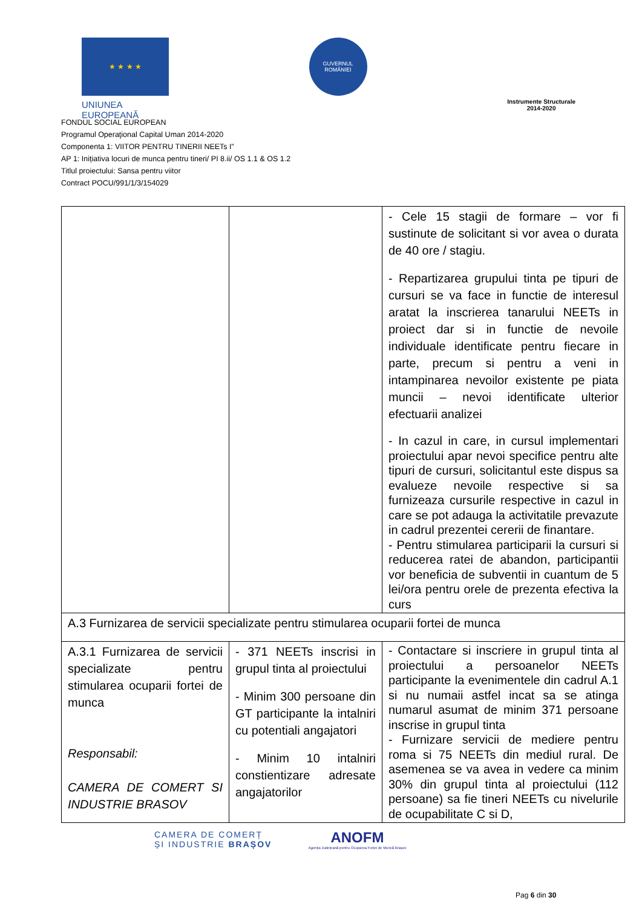★ ★ ★ ★
UNIUNEA EUROPEANĂ
GUVERNUL ROMÂNIEI
Instrumente Structurale
2014-2020
FONDUL SOCIAL EUROPEAN
Programul Operaţional Capital Uman 2014-2020
Componenta 1: VIITOR PENTRU TINERII NEETs I”
AP 1: Inițiativa locuri de munca pentru tineri/ PI 8.ii/ OS 1.1 & OS 1.2
Titlul proiectului: Sansa pentru viitor
Contract POCU/991/1/3/154029
| | | - Cele 15 stagii de formare – vor fi sustinute de solicitant si vor avea o durata de 40 ore / stagiu. - Repartizarea grupului tinta pe tipuri de cursuri se va face in functie de interesul aratat la inscrierea tanarului NEETs in proiect dar si in functie de nevoile individuale identificate pentru fiecare in parte, precum si pentru a veni in intampinarea nevoilor existente pe piata muncii – nevoi identificate ulterior efectuarii analizei - In cazul in care, in cursul implementari proiectului apar nevoi specifice pentru alte tipuri de cursuri, solicitantul este dispus sa evalueze nevoile respective si sa furnizeaza cursurile respective in cazul in care se pot adauga la activitatile prevazute in cadrul prezentei cererii de finantare. - Pentru stimularea participarii la cursuri si reducerea ratei de abandon, participantii vor beneficia de subventii in cuantum de 5 lei/ora pentru orele de prezenta efectiva la curs |
| A.3 Furnizarea de servicii specializate pentru stimularea ocuparii fortei de munca | | |
| A.3.1 Furnizarea de servicii specializate pentru stimularea ocuparii fortei de munca Responsabil: CAMERA DE COMERT SI INDUSTRIE BRASOV | - 371 NEETs inscrisi in grupul tinta al proiectului - Minim 300 persoane din GT participante la intalniri cu potentiali angajatori - Minim 10 intalniri constientizare adresate angajatorilor | - Contactare si inscriere in grupul tinta al proiectului a persoanelor NEETs participante la evenimentele din cadrul A.1 si nu numaii astfel incat sa se atinga numarul asumat de minim 371 persoane inscrise in grupul tinta - Furnizare servicii de mediere pentru roma si 75 NEETs din mediul rural. De asemenea se va avea in vedere ca minim 30% din grupul tinta al proiectului (112 persoane) sa fie tineri NEETs cu nivelurile de ocupabilitate C si D, |
CAMERA DE COMERȚ
ȘI INDUSTRIE BRAȘOV
ANOFM
Agenția Județeană pentru Ocuparea Forței de Muncă Brașov
Pag 6 din 30